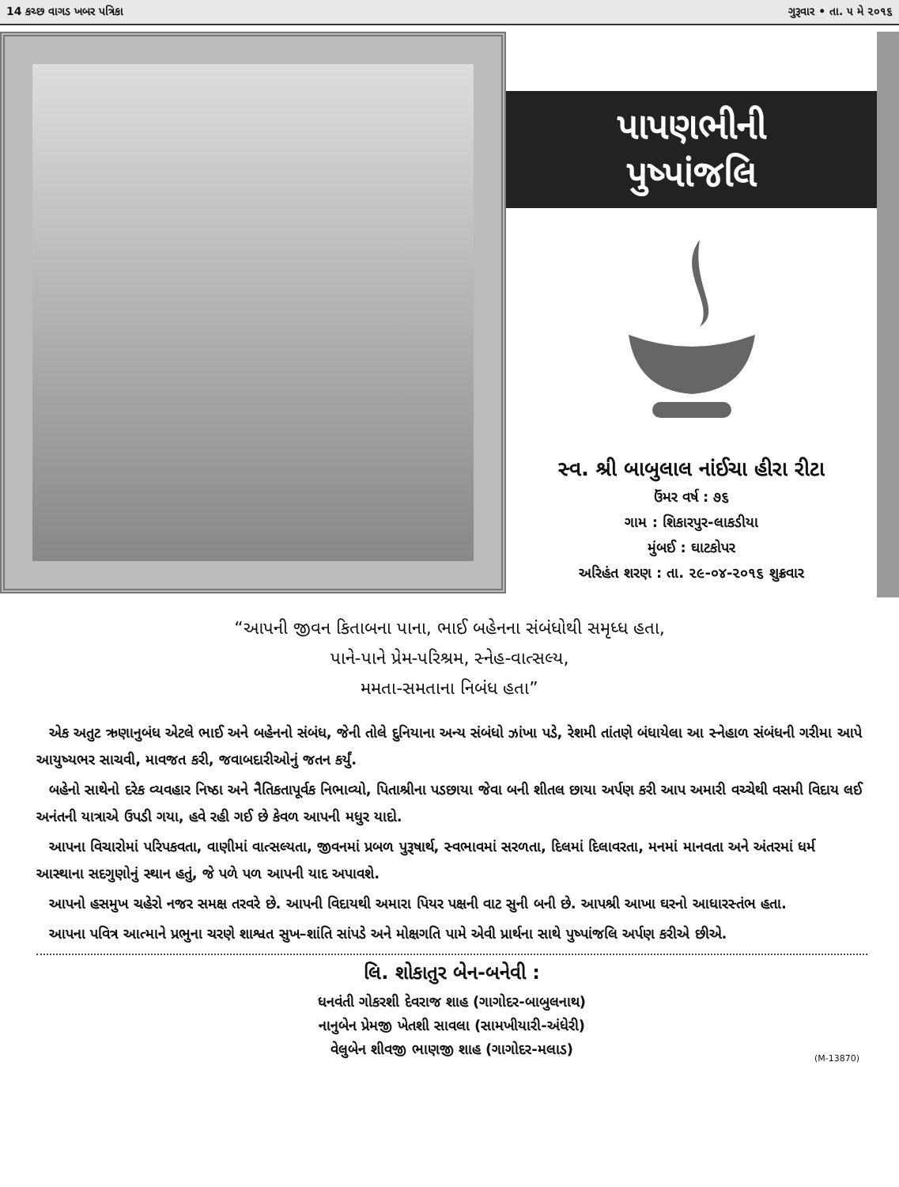14 કચ્છ વાગડ ખબર પત્રિકા ગુરૂવાર • તા. ૫ મે ૨૦૧૬
પાપણભીની
પુષ્પાંજલિ
સ્વ. શ્રી બાબુલાલ નાંઈચા હીરા રીટા
ઉંમર વર્ષ : ૭૬
ગામ : શિકારપુર-લાકડીયા
મુંબઈ : ઘાટકોપર
અરિહંત શરણ : તા. ૨૯-૦૪-૨૦૧૬ શુક્રવાર
“આપની જીવન કિતાબના પાના, ભાઈ બહેનના સંબંધોથી સમૃધ્ધ હતા,
પાને-પાને પ્રેમ-પરિશ્રમ, સ્નેહ-વાત્સલ્ય,
મમતા-સમતાના નિબંધ હતા”
એક અતુટ ઋણાનુબંધ એટલે ભાઈ અને બહેનનો સંબંધ, જેની તોલે દુનિયાના અન્ય સંબંધો ઝાંખા પડે, રેશમી તાંતણે બંધાયેલા આ સ્નેહાળ સંબંધની ગરીમા આપે આયુષ્યભર સાચવી, માવજત કરી, જવાબદારીઓનું જતન કર્યું.
બહેનો સાથેનો દરેક વ્યવહાર નિષ્ઠા અને નૈતિકતાપૂર્વક નિભાવ્યો, પિતાશ્રીના પડછાયા જેવા બની શીતલ છાયા અર્પણ કરી આપ અમારી વચ્ચેથી વસમી વિદાય લઈ અનંતની યાત્રાએ ઉપડી ગયા, હવે રહી ગઈ છે કેવળ આપની મધુર યાદો.
આપના વિચારોમાં પરિપકવતા, વાણીમાં વાત્સલ્યતા, જીવનમાં પ્રબળ પુરૂષાર્થ, સ્વભાવમાં સરળતા, દિલમાં દિલાવરતા, મનમાં માનવતા અને અંતરમાં ધર્મ આસ્થાના સદગુણોનું સ્થાન હતું, જે પળે પળ આપની યાદ અપાવશે.
આપનો હસમુખ ચહેરો નજર સમક્ષ તરવરે છે. આપની વિદાયથી અમારા પિયર પક્ષની વાટ સુની બની છે. આપશ્રી આખા ઘરનો આધારસ્તંભ હતા.
આપના પવિત્ર આત્માને પ્રભુના ચરણે શાશ્વત સુખ–શાંતિ સાંપડે અને મોક્ષગતિ પામે એવી પ્રાર્થના સાથે પુષ્પાંજલિ અર્પણ કરીએ છીએ.
લિ. શોકાતુર બેન-બનેવી :
ધનવંતી ગોકરશી દેવરાજ શાહ (ગાગોદર-બાબુલનાથ)
નાનુબેન પ્રેમજી ખેતશી સાવલા (સામખીયારી-અંધેરી)
વેલુબેન શીવજી ભાણજી શાહ (ગાગોદર-મલાડ)
(M-13870)